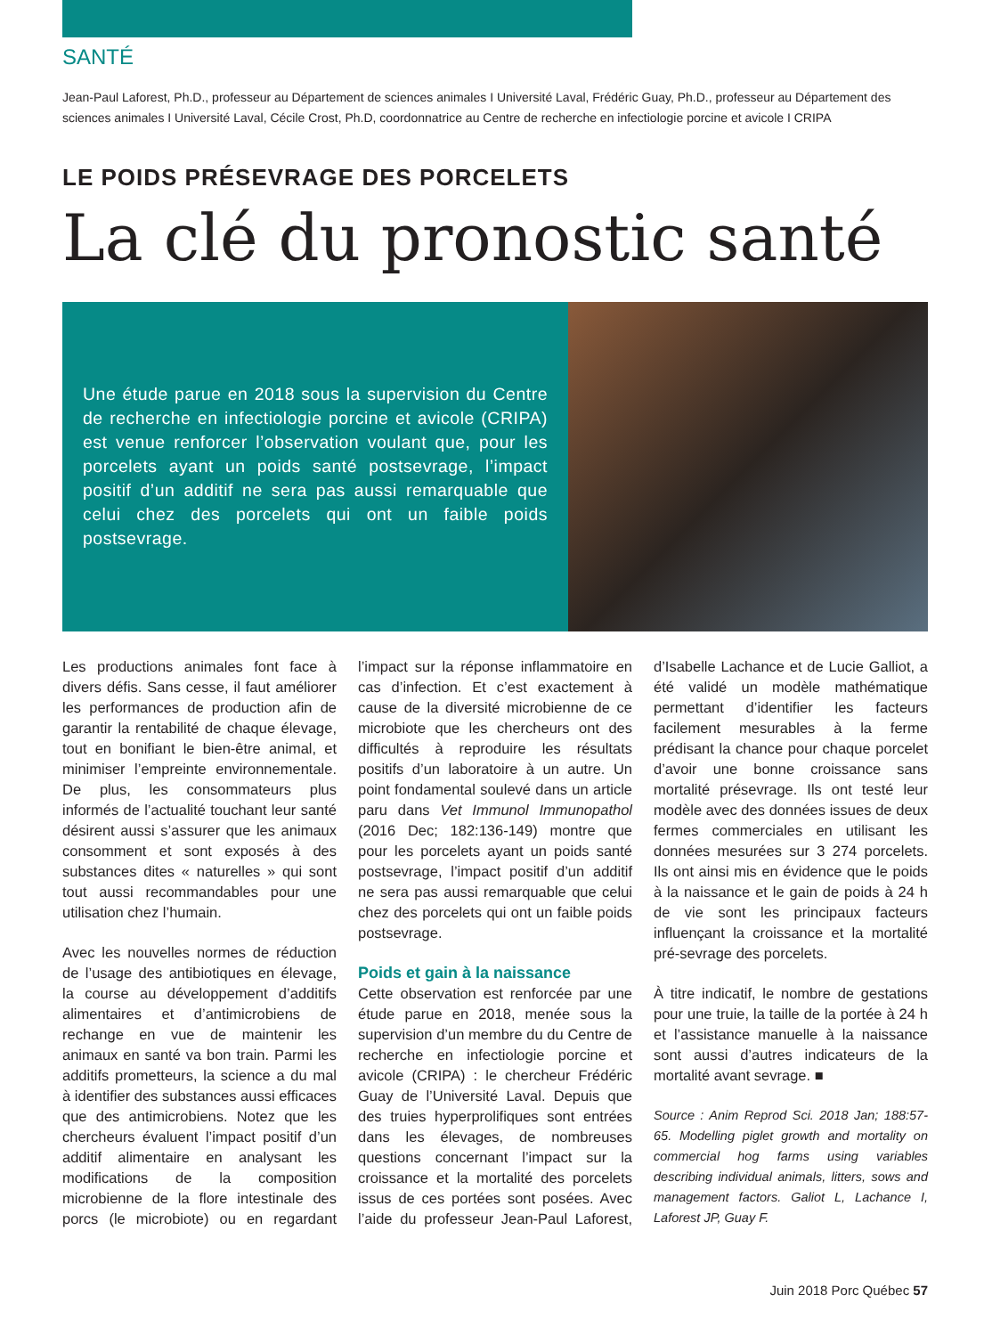SANTÉ
Jean-Paul Laforest, Ph.D., professeur au Département de sciences animales I Université Laval, Frédéric Guay, Ph.D., professeur au Département des sciences animales I Université Laval, Cécile Crost, Ph.D, coordonnatrice au Centre de recherche en infectiologie porcine et avicole I CRIPA
LE POIDS PRÉSEVRAGE DES PORCELETS
La clé du pronostic santé
Une étude parue en 2018 sous la supervision du Centre de recherche en infectiologie porcine et avicole (CRIPA) est venue renforcer l’observation voulant que, pour les porcelets ayant un poids santé postsevrage, l’impact positif d’un additif ne sera pas aussi remarquable que celui chez des porcelets qui ont un faible poids postsevrage.
Les productions animales font face à divers défis. Sans cesse, il faut améliorer les performances de production afin de garantir la rentabilité de chaque élevage, tout en bonifiant le bien-être animal, et minimiser l’empreinte environnementale. De plus, les consommateurs plus informés de l’actualité touchant leur santé désirent aussi s’assurer que les animaux consomment et sont exposés à des substances dites « naturelles » qui sont tout aussi recommandables pour une utilisation chez l’humain.
Avec les nouvelles normes de réduction de l’usage des antibiotiques en élevage, la course au développement d’additifs alimentaires et d’antimicrobiens de rechange en vue de maintenir les animaux en santé va bon train. Parmi les additifs prometteurs, la science a du mal à identifier des substances aussi efficaces que des antimicrobiens. Notez que les chercheurs évaluent l’impact positif d’un additif alimentaire en analysant les modifications de la composition microbienne de la flore intestinale des porcs (le microbiote) ou en regardant l’impact sur la réponse inflammatoire en cas d’infection. Et c’est exactement à cause de la diversité microbienne de ce microbiote que les chercheurs ont des difficultés à reproduire les résultats positifs d’un laboratoire à un autre. Un point fondamental soulevé dans un article paru dans Vet Immunol Immunopathol (2016 Dec; 182:136-149) montre que pour les porcelets ayant un poids santé postsevrage, l’impact positif d’un additif ne sera pas aussi remarquable que celui chez des porcelets qui ont un faible poids postsevrage.
Poids et gain à la naissance
Cette observation est renforcée par une étude parue en 2018, menée sous la supervision d’un membre du du Centre de recherche en infectiologie porcine et avicole (CRIPA) : le chercheur Frédéric Guay de l’Université Laval. Depuis que des truies hyperprolifiques sont entrées dans les élevages, de nombreuses questions concernant l’impact sur la croissance et la mortalité des porcelets issus de ces portées sont posées. Avec l’aide du professeur Jean-Paul Laforest, d’Isabelle Lachance et de Lucie Galliot, a été validé un modèle mathématique permettant d’identifier les facteurs facilement mesurables à la ferme prédisant la chance pour chaque porcelet d’avoir une bonne croissance sans mortalité présevrage. Ils ont testé leur modèle avec des données issues de deux fermes commerciales en utilisant les données mesurées sur 3 274 porcelets. Ils ont ainsi mis en évidence que le poids à la naissance et le gain de poids à 24 h de vie sont les principaux facteurs influençant la croissance et la mortalité pré-sevrage des porcelets.
À titre indicatif, le nombre de gestations pour une truie, la taille de la portée à 24 h et l’assistance manuelle à la naissance sont aussi d’autres indicateurs de la mortalité avant sevrage. ■
Source : Anim Reprod Sci. 2018 Jan; 188:57-65. Modelling piglet growth and mortality on commercial hog farms using variables describing individual animals, litters, sows and management factors. Galiot L, Lachance I, Laforest JP, Guay F.
Juin 2018 Porc Québec 57